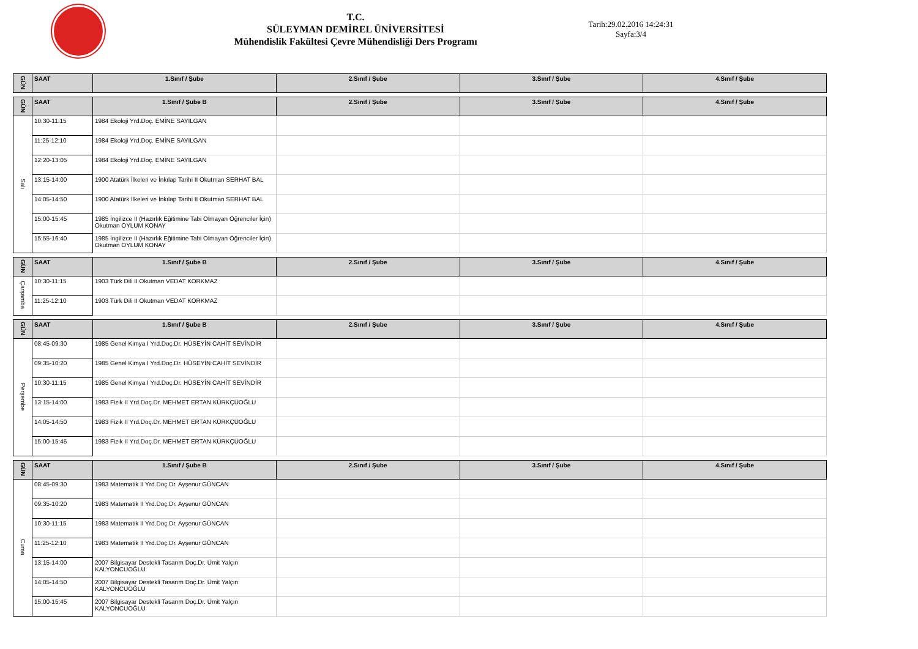T.C.
SÜLEYMAN DEMİREL ÜNİVERSİTESİ
Mühendislik Fakültesi Çevre Mühendisliği Ders Programı
Tarih:29.02.2016 14:24:31
Sayfa:3/4
| GÜN | SAAT | 1.Sınıf / Şube | 2.Sınıf / Şube | 3.Sınıf / Şube | 4.Sınıf / Şube |
| --- | --- | --- | --- | --- | --- |
| GÜN | SAAT | 1.Sınıf / Şube B | 2.Sınıf / Şube | 3.Sınıf / Şube | 4.Sınıf / Şube |
| --- | --- | --- | --- | --- | --- |
| Salı | 10:30-11:15 | 1984 Ekoloji Yrd.Doç. EMİNE SAYILGAN | | | |
| | 11:25-12:10 | 1984 Ekoloji Yrd.Doç. EMİNE SAYILGAN | | | |
| | 12:20-13:05 | 1984 Ekoloji Yrd.Doç. EMİNE SAYILGAN | | | |
| | 13:15-14:00 | 1900 Atatürk İlkeleri ve İnkılap Tarihi II Okutman SERHAT BAL | | | |
| | 14:05-14:50 | 1900 Atatürk İlkeleri ve İnkılap Tarihi II Okutman SERHAT BAL | | | |
| | 15:00-15:45 | 1985 İngilizce II (Hazırlık Eğitimine Tabi Olmayan Öğrenciler İçin) Okutman OYLUM KONAY | | | |
| | 15:55-16:40 | 1985 İngilizce II (Hazırlık Eğitimine Tabi Olmayan Öğrenciler İçin) Okutman OYLUM KONAY | | | |
| GÜN | SAAT | 1.Sınıf / Şube B | 2.Sınıf / Şube | 3.Sınıf / Şube | 4.Sınıf / Şube |
| --- | --- | --- | --- | --- | --- |
| Çarşamba | 10:30-11:15 | 1903 Türk Dili II Okutman VEDAT KORKMAZ | | | |
| | 11:25-12:10 | 1903 Türk Dili II Okutman VEDAT KORKMAZ | | | |
| GÜN | SAAT | 1.Sınıf / Şube B | 2.Sınıf / Şube | 3.Sınıf / Şube | 4.Sınıf / Şube |
| --- | --- | --- | --- | --- | --- |
| Perşembe | 08:45-09:30 | 1985 Genel Kimya I Yrd.Doç.Dr. HÜSEYİN CAHİT SEVİNDİR | | | |
| | 09:35-10:20 | 1985 Genel Kimya I Yrd.Doç.Dr. HÜSEYİN CAHİT SEVİNDİR | | | |
| | 10:30-11:15 | 1985 Genel Kimya I Yrd.Doç.Dr. HÜSEYİN CAHİT SEVİNDİR | | | |
| | 13:15-14:00 | 1983 Fizik II Yrd.Doç.Dr. MEHMET ERTAN KÜRKÇÜOĞLU | | | |
| | 14:05-14:50 | 1983 Fizik II Yrd.Doç.Dr. MEHMET ERTAN KÜRKÇÜOĞLU | | | |
| | 15:00-15:45 | 1983 Fizik II Yrd.Doç.Dr. MEHMET ERTAN KÜRKÇÜOĞLU | | | |
| GÜN | SAAT | 1.Sınıf / Şube B | 2.Sınıf / Şube | 3.Sınıf / Şube | 4.Sınıf / Şube |
| --- | --- | --- | --- | --- | --- |
| Cuma | 08:45-09:30 | 1983 Matematik II Yrd.Doç.Dr. Ayşenur GÜNCAN | | | |
| | 09:35-10:20 | 1983 Matematik II Yrd.Doç.Dr. Ayşenur GÜNCAN | | | |
| | 10:30-11:15 | 1983 Matematik II Yrd.Doç.Dr. Ayşenur GÜNCAN | | | |
| | 11:25-12:10 | 1983 Matematik II Yrd.Doç.Dr. Ayşenur GÜNCAN | | | |
| | 13:15-14:00 | 2007 Bilgisayar Destekli Tasarım Doç.Dr. Ümit Yalçın KALYONCUOĞLU | | | |
| | 14:05-14:50 | 2007 Bilgisayar Destekli Tasarım Doç.Dr. Ümit Yalçın KALYONCUOĞLU | | | |
| | 15:00-15:45 | 2007 Bilgisayar Destekli Tasarım Doç.Dr. Ümit Yalçın KALYONCUOĞLU | | | |